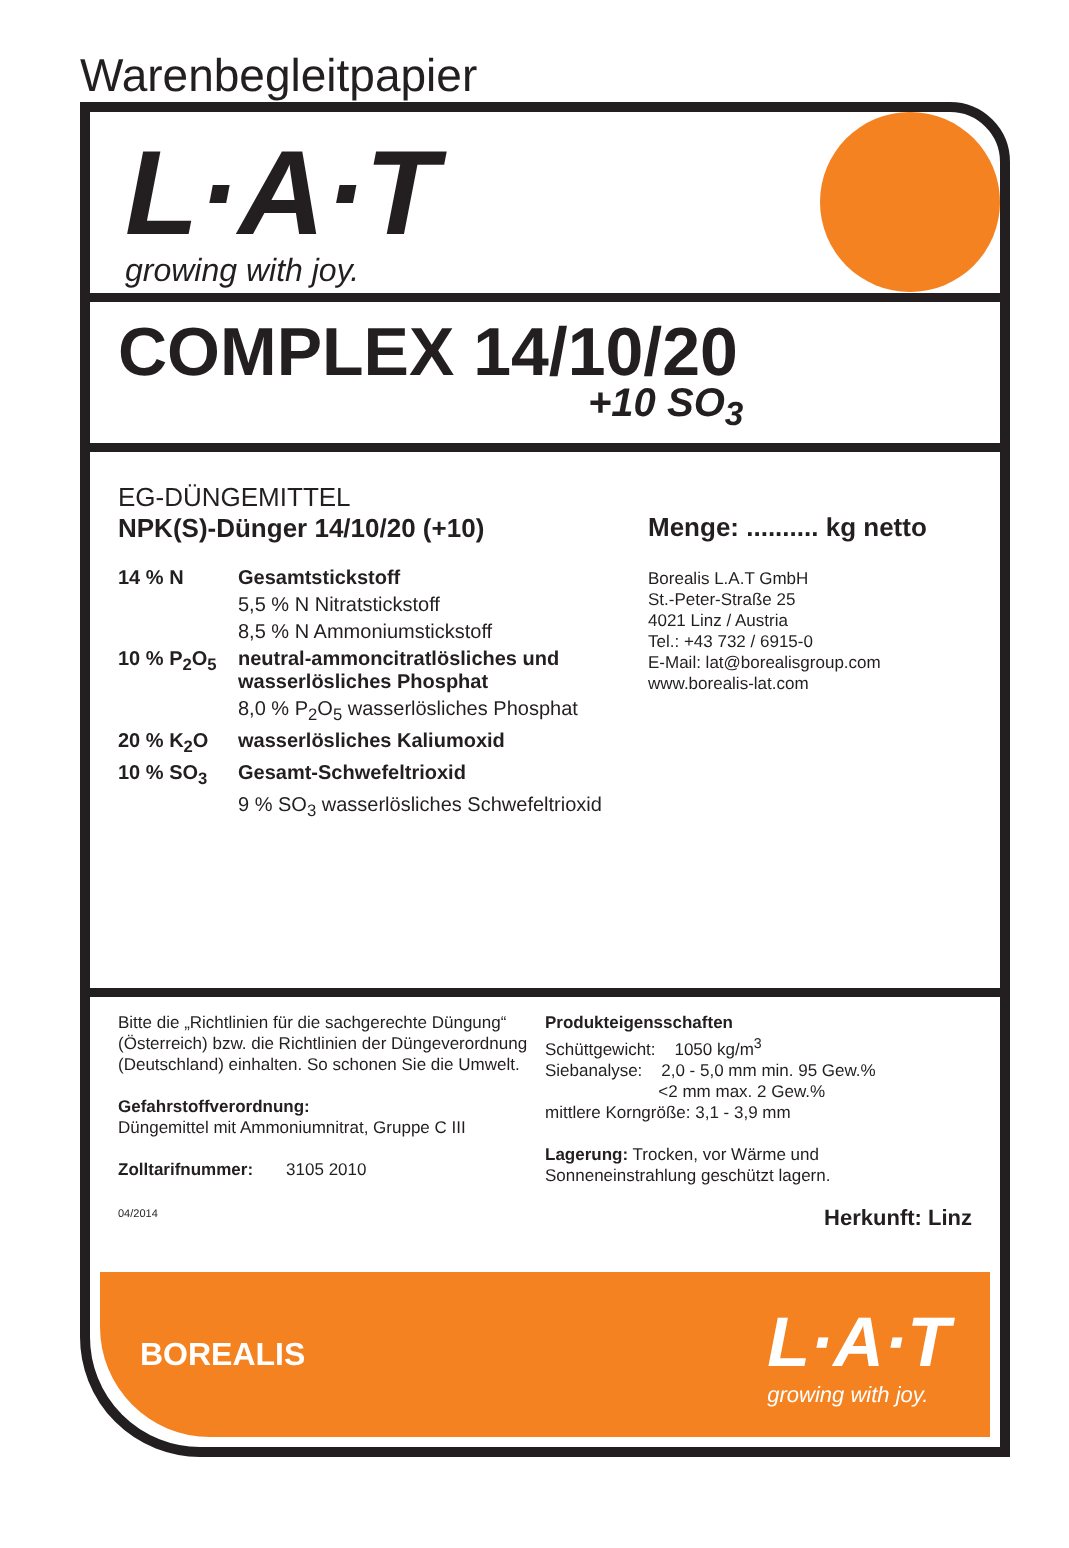Warenbegleitpapier
L·A·T
growing with joy.
COMPLEX 14/10/20
+10 SO<sub>3</sub>
EG-DÜNGEMITTEL
NPK(S)-Dünger 14/10/20 (+10)
| 14 % N | Gesamtstickstoff |
| | 5,5 % N Nitratstickstoff |
| | 8,5 % N Ammoniumstickstoff |
| 10 % P<sub>2</sub>O<sub>5</sub> | neutral-ammoncitratlösliches und wasserlösliches Phosphat |
| | 8,0 % P<sub>2</sub>O<sub>5</sub> wasserlösliches Phosphat |
| 20 % K<sub>2</sub>O | wasserlösliches Kaliumoxid |
| 10 % SO<sub>3</sub> | Gesamt-Schwefeltrioxid |
| | 9 % SO<sub>3</sub> wasserlösliches Schwefeltrioxid |
Menge: .......... kg netto
Borealis L.A.T GmbH
St.-Peter-Straße 25
4021 Linz / Austria
Tel.: +43 732 / 6915-0
E-Mail: lat@borealisgroup.com
www.borealis-lat.com
Bitte die „Richtlinien für die sachgerechte Düngung“ (Österreich) bzw. die Richtlinien der Düngeverordnung (Deutschland) einhalten. So schonen Sie die Umwelt.
Gefahrstoffverordnung:
Düngemittel mit Ammoniumnitrat, Gruppe C III
Zolltarifnummer: 3105 2010
04/2014
Produkteigensschaften
Schüttgewicht: 1050 kg/m<sup>3</sup>
Siebanalyse: 2,0 - 5,0 mm min. 95 Gew.%
<2 mm max. 2 Gew.%
mittlere Korngröße: 3,1 - 3,9 mm
Lagerung: Trocken, vor Wärme und Sonneneinstrahlung geschützt lagern.
Herkunft: Linz
BOREALIS
L·A·T
growing with joy.